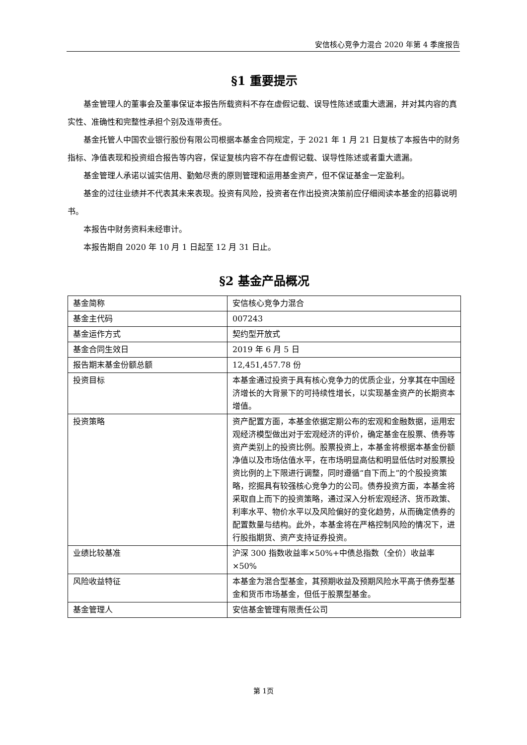安信核心竞争力混合 2020 年第 4 季度报告
§1 重要提示
基金管理人的董事会及董事保证本报告所载资料不存在虚假记载、误导性陈述或重大遗漏，并对其内容的真实性、准确性和完整性承担个别及连带责任。
基金托管人中国农业银行股份有限公司根据本基金合同规定，于 2021 年 1 月 21 日复核了本报告中的财务指标、净值表现和投资组合报告等内容，保证复核内容不存在虚假记载、误导性陈述或者重大遗漏。
基金管理人承诺以诚实信用、勤勉尽责的原则管理和运用基金资产，但不保证基金一定盈利。
基金的过往业绩并不代表其未来表现。投资有风险，投资者在作出投资决策前应仔细阅读本基金的招募说明书。
本报告中财务资料未经审计。
本报告期自 2020 年 10 月 1 日起至 12 月 31 日止。
§2 基金产品概况
| 基金简称 | 安信核心竞争力混合 |
| 基金主代码 | 007243 |
| 基金运作方式 | 契约型开放式 |
| 基金合同生效日 | 2019 年 6 月 5 日 |
| 报告期末基金份额总额 | 12,451,457.78 份 |
| 投资目标 | 本基金通过投资于具有核心竞争力的优质企业，分享其在中国经济增长的大背景下的可持续性增长，以实现基金资产的长期资本增值。 |
| 投资策略 | 资产配置方面，本基金依据定期公布的宏观和金融数据，运用宏观经济模型做出对于宏观经济的评价，确定基金在股票、债券等资产类别上的投资比例。股票投资上，本基金将根据本基金份额净值以及市场估值水平，在市场明显高估和明显低估时对股票投资比例的上下限进行调整，同时遵循“自下而上”的个股投资策略，挖掘具有较强核心竞争力的公司。债券投资方面，本基金将采取自上而下的投资策略，通过深入分析宏观经济、货币政策、利率水平、物价水平以及风险偏好的变化趋势，从而确定债券的配置数量与结构。此外，本基金将在严格控制风险的情况下，进行股指期货、资产支持证券投资。 |
| 业绩比较基准 | 沪深 300 指数收益率×50%+中债总指数（全价）收益率×50% |
| 风险收益特征 | 本基金为混合型基金，其预期收益及预期风险水平高于债券型基金和货币市场基金，但低于股票型基金。 |
| 基金管理人 | 安信基金管理有限责任公司 |
第 1页